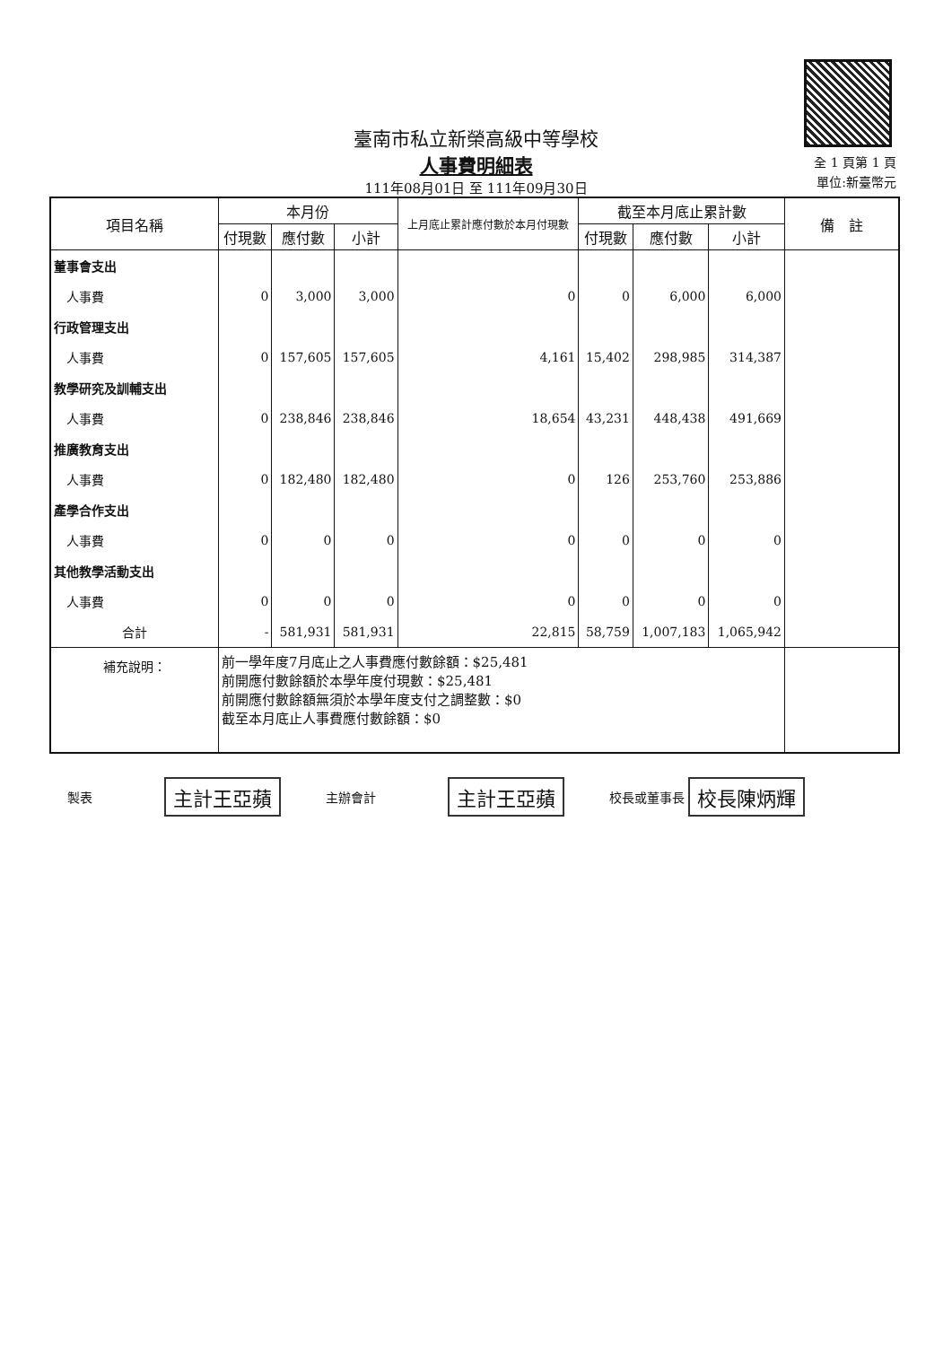臺南市私立新榮高級中等學校
人事費明細表
111年08月01日 至 111年09月30日
全 1 頁第 1 頁
單位:新臺幣元
| 項目名稱 | 本月份 | | | 上月底止累計應付數於本月付現數 | 截至本月底止累計數 | | | 備 註 |
| --- | --- | --- | --- | --- | --- | --- | --- | --- |
| | 付現數 | 應付數 | 小計 | | 付現數 | 應付數 | 小計 | |
| 董事會支出 | | | | | | | | |
| 人事費 | 0 | 3,000 | 3,000 | 0 | 0 | 6,000 | 6,000 | |
| 行政管理支出 | | | | | | | | |
| 人事費 | 0 | 157,605 | 157,605 | 4,161 | 15,402 | 298,985 | 314,387 | |
| 教學研究及訓輔支出 | | | | | | | | |
| 人事費 | 0 | 238,846 | 238,846 | 18,654 | 43,231 | 448,438 | 491,669 | |
| 推廣教育支出 | | | | | | | | |
| 人事費 | 0 | 182,480 | 182,480 | 0 | 126 | 253,760 | 253,886 | |
| 產學合作支出 | | | | | | | | |
| 人事費 | 0 | 0 | 0 | 0 | 0 | 0 | 0 | |
| 其他教學活動支出 | | | | | | | | |
| 人事費 | 0 | 0 | 0 | 0 | 0 | 0 | 0 | |
| 合計 | - | 581,931 | 581,931 | 22,815 | 58,759 | 1,007,183 | 1,065,942 | |
| 補充說明： | 前一學年度7月底止之人事費應付數餘額：$25,481 前開應付數餘額於本學年度付現數：$25,481 前開應付數餘額無須於本學年度支付之調整數：$0 截至本月底止人事費應付數餘額：$0 | | | | | | | |
製表 主計王亞蘋 主辦會計 主計王亞蘋 校長或董事長 校長陳炳輝